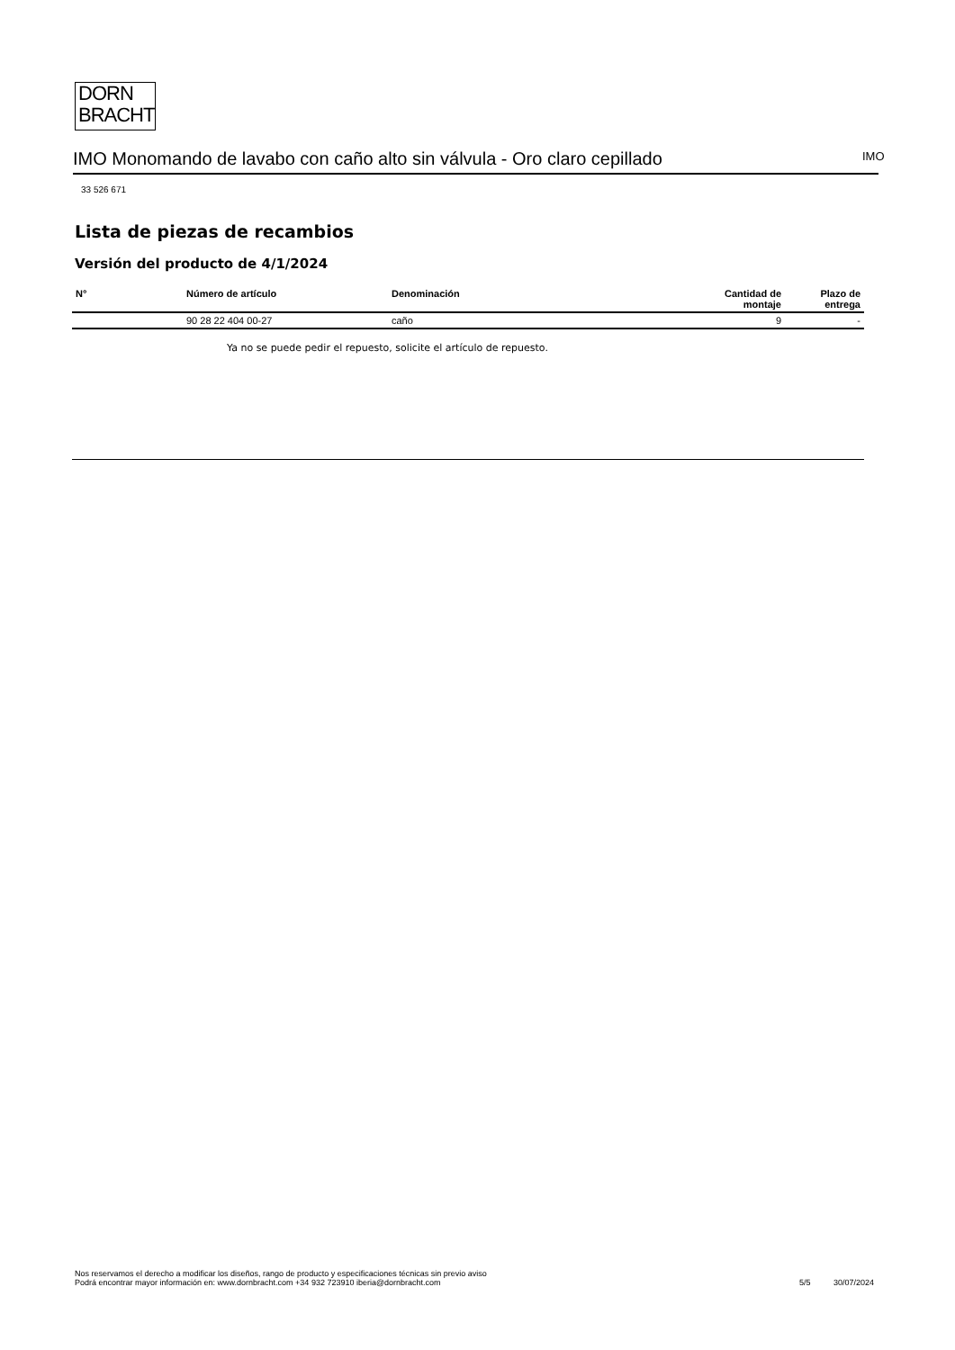DORN
BRACHT
IMO Monomando de lavabo con caño alto sin válvula - Oro claro cepillado IMO
33 526 671
Lista de piezas de recambios
Versión del producto de 4/1/2024
| N° | Número de artículo | Denominación | Cantidad de montaje | Plazo de entrega |
| --- | --- | --- | --- | --- |
| | 90 28 22 404 00-27 | caño | 9 | - |
Ya no se puede pedir el repuesto, solicite el artículo de repuesto.
Nos reservamos el derecho a modificar los diseños, rango de producto y especificaciones técnicas sin previo aviso
Podrá encontrar mayor información en: www.dornbracht.com +34 932 723910 iberia@dornbracht.com
5/5 30/07/2024